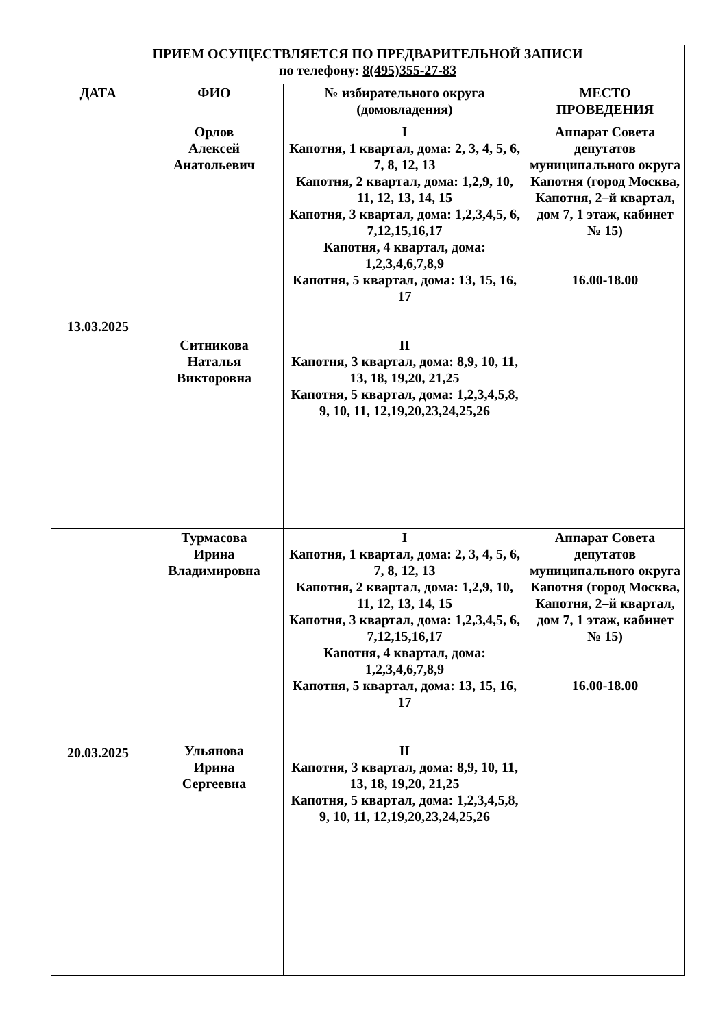| ПРИЕМ ОСУЩЕСТВЛЯЕТСЯ ПО ПРЕДВАРИТЕЛЬНОЙ ЗАПИСИ по телефону: 8(495)355-27-83 | | | |
| --- | --- | --- | --- |
| ДАТА | ФИО | № избирательного округа (домовладения) | МЕСТО ПРОВЕДЕНИЯ |
| 13.03.2025 | Орлов Алексей Анатольевич | I Капотня, 1 квартал, дома: 2, 3, 4, 5, 6, 7, 8, 12, 13 Капотня, 2 квартал, дома: 1,2,9, 10, 11, 12, 13, 14, 15 Капотня, 3 квартал, дома: 1,2,3,4,5, 6, 7,12,15,16,17 Капотня, 4 квартал, дома: 1,2,3,4,6,7,8,9 Капотня, 5 квартал, дома: 13, 15, 16, 17 | Аппарат Совета депутатов муниципального округа Капотня (город Москва, Капотня, 2–й квартал, дом 7, 1 этаж, кабинет № 15) 16.00-18.00 |
| | Ситникова Наталья Викторовна | II Капотня, 3 квартал, дома: 8,9, 10, 11, 13, 18, 19,20, 21,25 Капотня, 5 квартал, дома: 1,2,3,4,5,8, 9, 10, 11, 12,19,20,23,24,25,26 | |
| 20.03.2025 | Турмасова Ирина Владимировна | I Капотня, 1 квартал, дома: 2, 3, 4, 5, 6, 7, 8, 12, 13 Капотня, 2 квартал, дома: 1,2,9, 10, 11, 12, 13, 14, 15 Капотня, 3 квартал, дома: 1,2,3,4,5, 6, 7,12,15,16,17 Капотня, 4 квартал, дома: 1,2,3,4,6,7,8,9 Капотня, 5 квартал, дома: 13, 15, 16, 17 | Аппарат Совета депутатов муниципального округа Капотня (город Москва, Капотня, 2–й квартал, дом 7, 1 этаж, кабинет № 15) 16.00-18.00 |
| | Ульянова Ирина Сергеевна | II Капотня, 3 квартал, дома: 8,9, 10, 11, 13, 18, 19,20, 21,25 Капотня, 5 квартал, дома: 1,2,3,4,5,8, 9, 10, 11, 12,19,20,23,24,25,26 | |